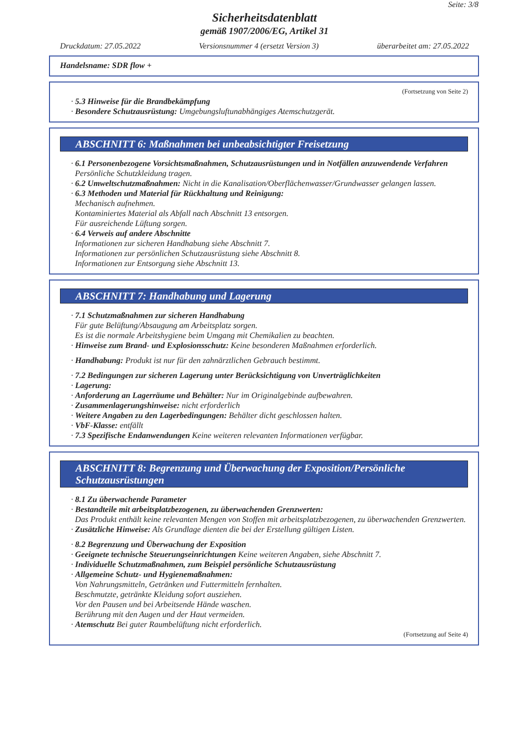Seite: 3/8
Sicherheitsdatenblatt
gemäß 1907/2006/EG, Artikel 31
Druckdatum: 27.05.2022 Versionsnummer 4 (ersetzt Version 3) überarbeitet am: 27.05.2022
Handelsname: SDR flow +
(Fortsetzung von Seite 2)
· 5.3 Hinweise für die Brandbekämpfung
· Besondere Schutzausrüstung: Umgebungsluftunabhängiges Atemschutzgerät.
ABSCHNITT 6: Maßnahmen bei unbeabsichtigter Freisetzung
· 6.1 Personenbezogene Vorsichtsmaßnahmen, Schutzausrüstungen und in Notfällen anzuwendende Verfahren
Persönliche Schutzkleidung tragen.
· 6.2 Umweltschutzmaßnahmen: Nicht in die Kanalisation/Oberflächenwasser/Grundwasser gelangen lassen.
· 6.3 Methoden und Material für Rückhaltung und Reinigung:
Mechanisch aufnehmen.
Kontaminiertes Material als Abfall nach Abschnitt 13 entsorgen.
Für ausreichende Lüftung sorgen.
· 6.4 Verweis auf andere Abschnitte
Informationen zur sicheren Handhabung siehe Abschnitt 7.
Informationen zur persönlichen Schutzausrüstung siehe Abschnitt 8.
Informationen zur Entsorgung siehe Abschnitt 13.
ABSCHNITT 7: Handhabung und Lagerung
· 7.1 Schutzmaßnahmen zur sicheren Handhabung
Für gute Belüftung/Absaugung am Arbeitsplatz sorgen.
Es ist die normale Arbeitshygiene beim Umgang mit Chemikalien zu beachten.
· Hinweise zum Brand- und Explosionsschutz: Keine besonderen Maßnahmen erforderlich.
· Handhabung: Produkt ist nur für den zahnärztlichen Gebrauch bestimmt.
· 7.2 Bedingungen zur sicheren Lagerung unter Berücksichtigung von Unverträglichkeiten
· Lagerung:
· Anforderung an Lagerräume und Behälter: Nur im Originalgebinde aufbewahren.
· Zusammenlagerungshinweise: nicht erforderlich
· Weitere Angaben zu den Lagerbedingungen: Behälter dicht geschlossen halten.
· VbF-Klasse: entfällt
· 7.3 Spezifische Endanwendungen Keine weiteren relevanten Informationen verfügbar.
ABSCHNITT 8: Begrenzung und Überwachung der Exposition/Persönliche Schutzausrüstungen
· 8.1 Zu überwachende Parameter
· Bestandteile mit arbeitsplatzbezogenen, zu überwachenden Grenzwerten:
Das Produkt enthält keine relevanten Mengen von Stoffen mit arbeitsplatzbezogenen, zu überwachenden Grenzwerten.
· Zusätzliche Hinweise: Als Grundlage dienten die bei der Erstellung gültigen Listen.
· 8.2 Begrenzung und Überwachung der Exposition
· Geeignete technische Steuerungseinrichtungen Keine weiteren Angaben, siehe Abschnitt 7.
· Individuelle Schutzmaßnahmen, zum Beispiel persönliche Schutzausrüstung
· Allgemeine Schutz- und Hygienemaßnahmen:
Von Nahrungsmitteln, Getränken und Futtermitteln fernhalten.
Beschmutzte, getränkte Kleidung sofort ausziehen.
Vor den Pausen und bei Arbeitsende Hände waschen.
Berührung mit den Augen und der Haut vermeiden.
· Atemschutz Bei guter Raumbelüftung nicht erforderlich.
(Fortsetzung auf Seite 4)